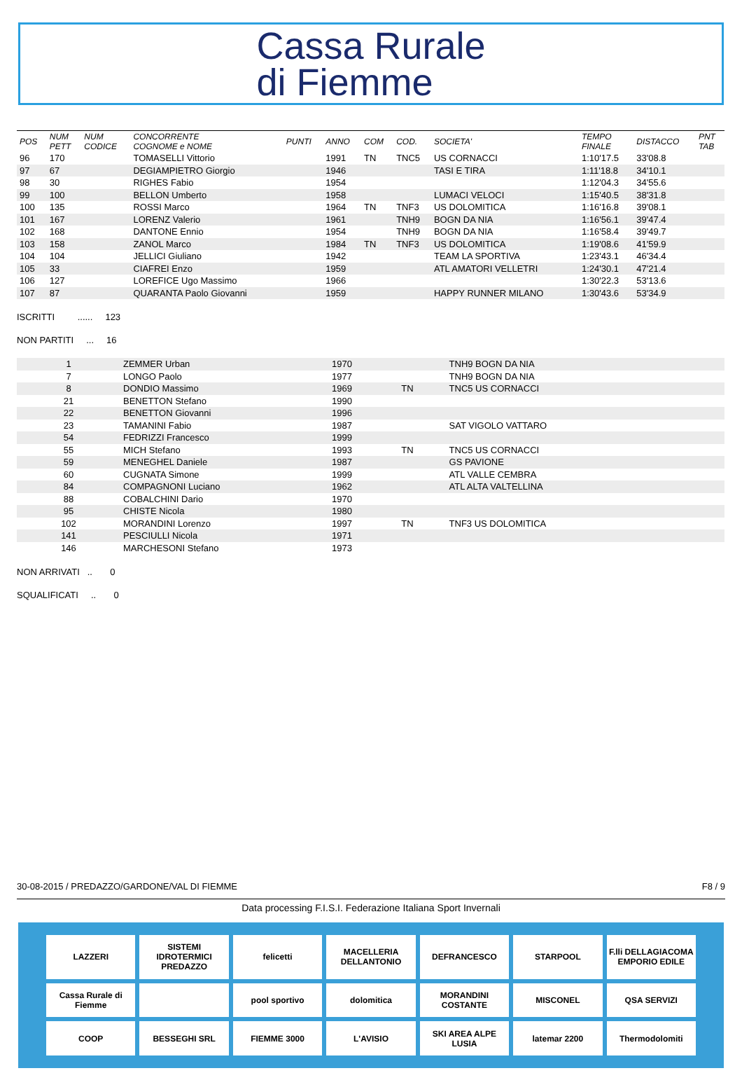Cassa Rurale
di Fiemme
| POS | NUM PETT | NUM CODICE | CONCORRENTE COGNOME e NOME | PUNTI | ANNO | COM | COD. | SOCIETA' | TEMPO FINALE | DISTACCO | PNT TAB |
| --- | --- | --- | --- | --- | --- | --- | --- | --- | --- | --- | --- |
| 96 | 170 | | TOMASELLI Vittorio | | 1991 | TN | TNC5 | US CORNACCI | 1:10'17.5 | 33'08.8 | |
| 97 | 67 | | DEGIAMPIETRO Giorgio | | 1946 | | | TASI E TIRA | 1:11'18.8 | 34'10.1 | |
| 98 | 30 | | RIGHES Fabio | | 1954 | | | | 1:12'04.3 | 34'55.6 | |
| 99 | 100 | | BELLON Umberto | | 1958 | | | LUMACI VELOCI | 1:15'40.5 | 38'31.8 | |
| 100 | 135 | | ROSSI Marco | | 1964 | TN | TNF3 | US DOLOMITICA | 1:16'16.8 | 39'08.1 | |
| 101 | 167 | | LORENZ Valerio | | 1961 | | TNH9 | BOGN DA NIA | 1:16'56.1 | 39'47.4 | |
| 102 | 168 | | DANTONE Ennio | | 1954 | | TNH9 | BOGN DA NIA | 1:16'58.4 | 39'49.7 | |
| 103 | 158 | | ZANOL Marco | | 1984 | TN | TNF3 | US DOLOMITICA | 1:19'08.6 | 41'59.9 | |
| 104 | 104 | | JELLICI Giuliano | | 1942 | | | TEAM LA SPORTIVA | 1:23'43.1 | 46'34.4 | |
| 105 | 33 | | CIAFREI Enzo | | 1959 | | | ATL AMATORI VELLETRI | 1:24'30.1 | 47'21.4 | |
| 106 | 127 | | LOREFICE Ugo Massimo | | 1966 | | | | 1:30'22.3 | 53'13.6 | |
| 107 | 87 | | QUARANTA Paolo Giovanni | | 1959 | | | HAPPY RUNNER MILANO | 1:30'43.6 | 53'34.9 | |
ISCRITTI ...... 123
NON PARTITI ... 16
| 1 | ZEMMER Urban | 1970 | | TNH9 BOGN DA NIA |
| 7 | LONGO Paolo | 1977 | | TNH9 BOGN DA NIA |
| 8 | DONDIO Massimo | 1969 | TN | TNC5 US CORNACCI |
| 21 | BENETTON Stefano | 1990 | | |
| 22 | BENETTON Giovanni | 1996 | | |
| 23 | TAMANINI Fabio | 1987 | | SAT VIGOLO VATTARO |
| 54 | FEDRIZZI Francesco | 1999 | | |
| 55 | MICH Stefano | 1993 | TN | TNC5 US CORNACCI |
| 59 | MENEGHEL Daniele | 1987 | | GS PAVIONE |
| 60 | CUGNATA Simone | 1999 | | ATL VALLE CEMBRA |
| 84 | COMPAGNONI Luciano | 1962 | | ATL ALTA VALTELLINA |
| 88 | COBALCHINI Dario | 1970 | | |
| 95 | CHISTE Nicola | 1980 | | |
| 102 | MORANDINI Lorenzo | 1997 | TN | TNF3 US DOLOMITICA |
| 141 | PESCIULLI Nicola | 1971 | | |
| 146 | MARCHESONI Stefano | 1973 | | |
NON ARRIVATI .. 0
SQUALIFICATI .. 0
30-08-2015 / PREDAZZO/GARDONE/VAL DI FIEMME F8 / 9
Data processing F.I.S.I. Federazione Italiana Sport Invernali
LAZZERI
SISTEMI IDROTERMICI PREDAZZO
felicetti
MACELLERIA DELLANTONIO
DEFRANCESCO
STARPOOL
F.lli DELLAGIACOMA EMPORIO EDILE
Cassa Rurale di Fiemme
pool sportivo
dolomitica
MORANDINI COSTANTE
MISCONEL
QSA SERVIZI
COOP
BESSEGHI SRL
FIEMME 3000
L'AVISIO
SKI AREA ALPE LUSIA
latemar 2200
Thermodolomiti